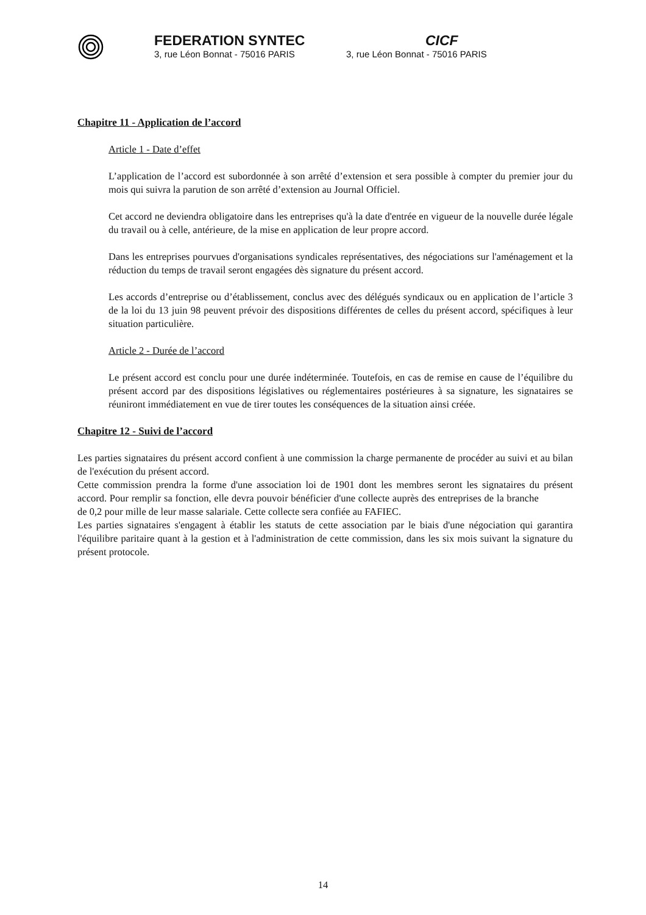FEDERATION SYNTEC
3, rue Léon Bonnat - 75016 PARIS
CICF
3, rue Léon Bonnat - 75016 PARIS
Chapitre 11 - Application de l’accord
Article 1 - Date d’effet
L’application de l’accord est subordonnée à son arrêté d’extension et sera possible à compter du premier jour du mois qui suivra la parution de son arrêté d’extension au Journal Officiel.
Cet accord ne deviendra obligatoire dans les entreprises qu'à la date d'entrée en vigueur de la nouvelle durée légale du travail ou à celle, antérieure, de la mise en application de leur propre accord.
Dans les entreprises pourvues d'organisations syndicales représentatives, des négociations sur l'aménagement et la réduction du temps de travail seront engagées dès signature du présent accord.
Les accords d’entreprise ou d’établissement, conclus avec des délégués syndicaux ou en application de l’article 3 de la loi du 13 juin 98 peuvent prévoir des dispositions différentes de celles du présent accord, spécifiques à leur situation particulière.
Article 2 - Durée de l’accord
Le présent accord est conclu pour une durée indéterminée. Toutefois, en cas de remise en cause de l’équilibre du présent accord par des dispositions législatives ou réglementaires postérieures à sa signature, les signataires se réuniront immédiatement en vue de tirer toutes les conséquences de la situation ainsi créée.
Chapitre 12 - Suivi de l’accord
Les parties signataires du présent accord confient à une commission la charge permanente de procéder au suivi et au bilan de l'exécution du présent accord.
Cette commission prendra la forme d'une association loi de 1901 dont les membres seront les signataires du présent accord. Pour remplir sa fonction, elle devra pouvoir bénéficier d'une collecte auprès des entreprises de la branche de 0,2 pour mille de leur masse salariale. Cette collecte sera confiée au FAFIEC.
Les parties signataires s'engagent à établir les statuts de cette association par le biais d'une négociation qui garantira l'équilibre paritaire quant à la gestion et à l'administration de cette commission, dans les six mois suivant la signature du présent protocole.
14